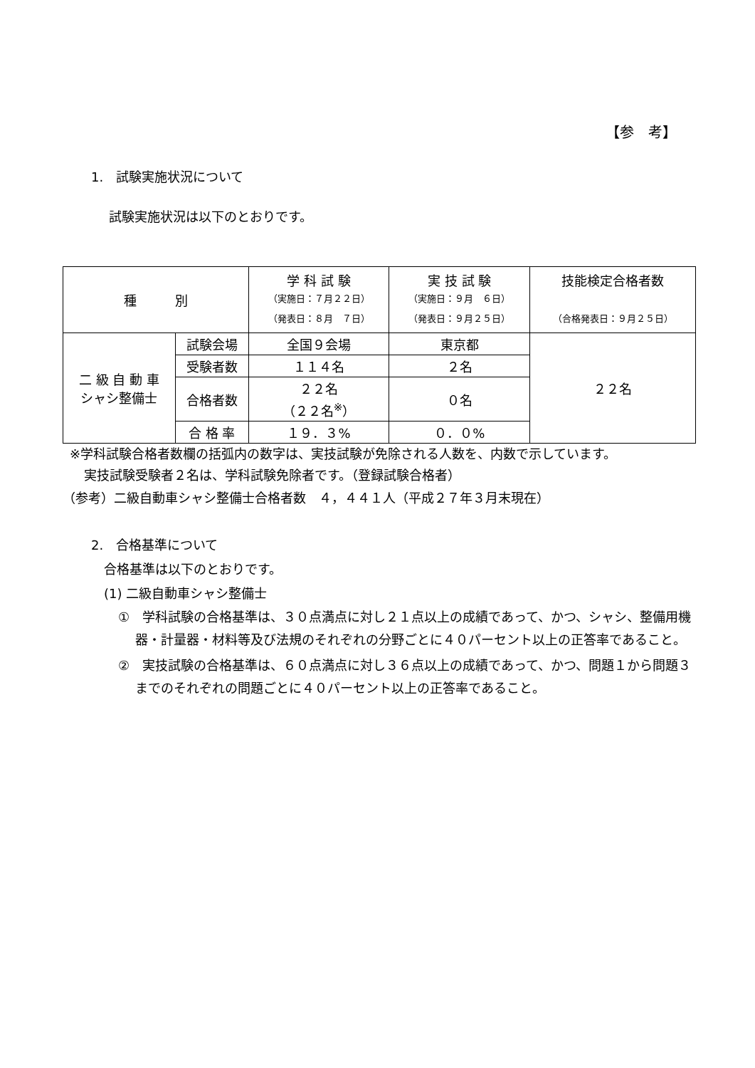【参　考】
1.　試験実施状況について
試験実施状況は以下のとおりです。
| 種 別 | | 学 科 試 験 （実施日：７月２２日） （発表日：８月 ７日） | 実 技 試 験 （実施日：９月 ６日） （発表日：９月２５日） | 技能検定合格者数 （合格発表日：９月２５日） |
| --- | --- | --- | --- | --- |
| 二 級 自 動 車 シャシ整備士 | 試験会場 | 全国９会場 | 東京都 | ２２名 |
| | 受験者数 | １１４名 | ２名 | |
| | 合格者数 | ２２名 （２２名<sup>※</sup>） | ０名 | |
| | 合 格 率 | １９．３% | ０．０% | |
※学科試験合格者数欄の括弧内の数字は、実技試験が免除される人数を、内数で示しています。
実技試験受験者２名は、学科試験免除者です。（登録試験合格者）
（参考）二級自動車シャシ整備士合格者数　４，４４１人（平成２７年３月末現在）
2.　合格基準について
合格基準は以下のとおりです。
(1) 二級自動車シャシ整備士
①　学科試験の合格基準は、３０点満点に対し２１点以上の成績であって、かつ、シャシ、整備用機器・計量器・材料等及び法規のそれぞれの分野ごとに４０パーセント以上の正答率であること。
②　実技試験の合格基準は、６０点満点に対し３６点以上の成績であって、かつ、問題１から問題３までのそれぞれの問題ごとに４０パーセント以上の正答率であること。